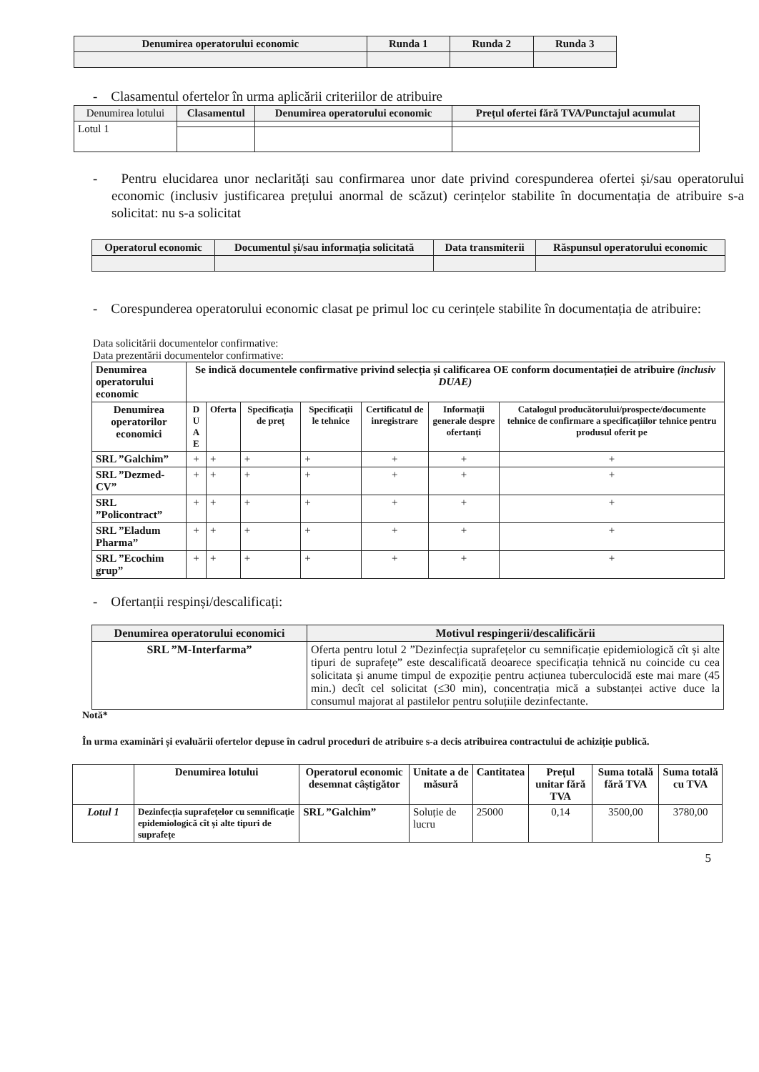| Denumirea operatorului economic | Runda 1 | Runda 2 | Runda 3 |
| --- | --- | --- | --- |
- Clasamentul ofertelor în urma aplicării criteriilor de atribuire
| Denumirea lotului | Clasamentul | Denumirea operatorului economic | Prețul ofertei fără TVA/Punctajul acumulat |
| Lotul 1 | | | |
- Pentru elucidarea unor neclarități sau confirmarea unor date privind corespunderea ofertei și/sau operatorului economic (inclusiv justificarea prețului anormal de scăzut) cerințelor stabilite în documentația de atribuire s-a solicitat: nu s-a solicitat
| Operatorul economic | Documentul și/sau informația solicitată | Data transmiterii | Răspunsul operatorului economic |
| --- | --- | --- | --- |
- Corespunderea operatorului economic clasat pe primul loc cu cerințele stabilite în documentația de atribuire:
Data solicitării documentelor confirmative:
Data prezentării documentelor confirmative:
| Denumirea operatorului economic | Se indică documentele confirmative privind selecția și calificarea OE conform documentației de atribuire (inclusiv DUAE) | | | | | | |
| --- | --- | --- | --- | --- | --- | --- | --- |
| Denumirea operatorilor economici | D U A E | Oferta | Specificația de preț | Specificații le tehnice | Certificatul de inregistrare | Informații generale despre ofertanți | Catalogul producătorului/prospecte/documente tehnice de confirmare a specificațiilor tehnice pentru produsul oferit pe |
| SRL ”Galchim” | + | + | + | + | + | + | + |
| SRL ”Dezmed-CV” | + | + | + | + | + | + | + |
| SRL ”Policontract” | + | + | + | + | + | + | + |
| SRL ”Eladum Pharma” | + | + | + | + | + | + | + |
| SRL ”Ecochim grup” | + | + | + | + | + | + | + |
- Ofertanții respinși/descalificați:
| Denumirea operatorului economici | Motivul respingerii/descalificării |
| --- | --- |
| SRL ”M-Interfarma” | Oferta pentru lotul 2 ”Dezinfecția suprafețelor cu semnificație epidemiologică cît și alte tipuri de suprafețe” este descalificată deoarece specificația tehnică nu coincide cu cea solicitata și anume timpul de expoziție pentru acțiunea tuberculocidă este mai mare (45 min.) decît cel solicitat (≤30 min), concentrația mică a substanței active duce la consumul majorat al pastilelor pentru soluțiile dezinfectante. |
Notă*
În urma examinări și evaluării ofertelor depuse în cadrul proceduri de atribuire s-a decis atribuirea contractului de achiziție publică.
| | Denumirea lotului | Operatorul economic desemnat câștigător | Unitate a de măsură | Cantitatea | Prețul unitar fără TVA | Suma totală fără TVA | Suma totală cu TVA |
| --- | --- | --- | --- | --- | --- | --- | --- |
| Lotul 1 | Dezinfecția suprafețelor cu semnificație epidemiologică cît și alte tipuri de suprafețe | SRL ”Galchim” | Soluție de lucru | 25000 | 0,14 | 3500,00 | 3780,00 |
5